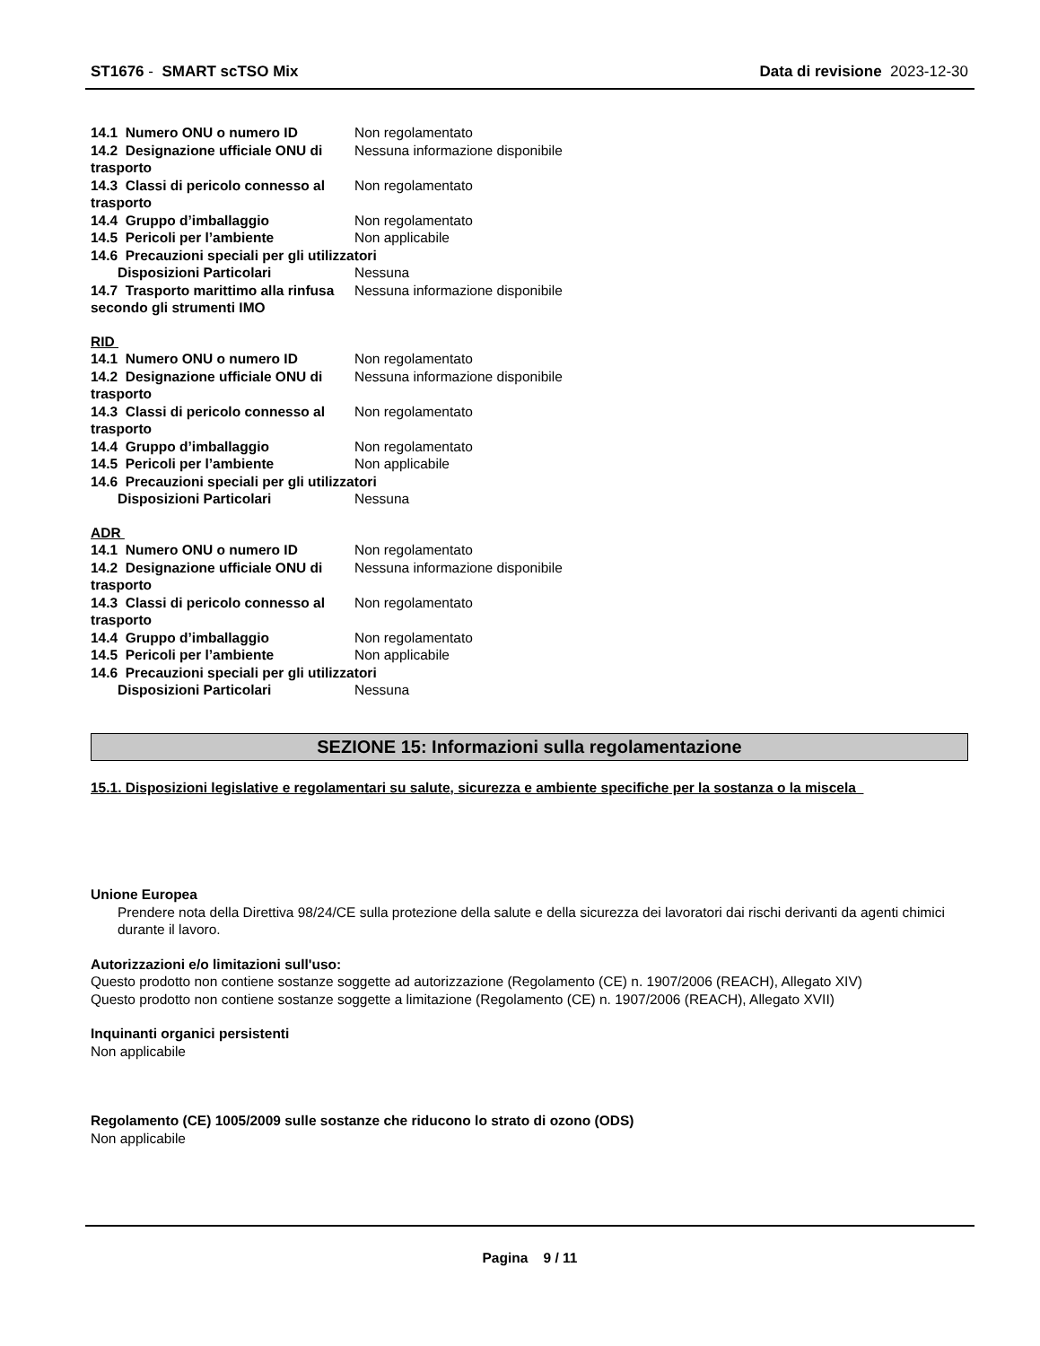ST1676 - SMART scTSO Mix Data di revisione 2023-12-30
14.1 Numero ONU o numero ID Non regolamentato
14.2 Designazione ufficiale ONU di trasporto
Nessuna informazione disponibile
14.3 Classi di pericolo connesso al trasporto
Non regolamentato
14.4 Gruppo d’imballaggio Non regolamentato
14.5 Pericoli per l’ambiente Non applicabile
14.6 Precauzioni speciali per gli utilizzatori
Disposizioni Particolari Nessuna
14.7 Trasporto marittimo alla rinfusa secondo gli strumenti IMO
Nessuna informazione disponibile
RID
14.1 Numero ONU o numero ID Non regolamentato
14.2 Designazione ufficiale ONU di trasporto
Nessuna informazione disponibile
14.3 Classi di pericolo connesso al trasporto
Non regolamentato
14.4 Gruppo d’imballaggio Non regolamentato
14.5 Pericoli per l’ambiente Non applicabile
14.6 Precauzioni speciali per gli utilizzatori
Disposizioni Particolari Nessuna
ADR
14.1 Numero ONU o numero ID Non regolamentato
14.2 Designazione ufficiale ONU di trasporto
Nessuna informazione disponibile
14.3 Classi di pericolo connesso al trasporto
Non regolamentato
14.4 Gruppo d’imballaggio Non regolamentato
14.5 Pericoli per l’ambiente Non applicabile
14.6 Precauzioni speciali per gli utilizzatori
Disposizioni Particolari Nessuna
SEZIONE 15: Informazioni sulla regolamentazione
15.1. Disposizioni legislative e regolamentari su salute, sicurezza e ambiente specifiche per la sostanza o la miscela
Unione Europea
Prendere nota della Direttiva 98/24/CE sulla protezione della salute e della sicurezza dei lavoratori dai rischi derivanti da agenti chimici durante il lavoro.
Autorizzazioni e/o limitazioni sull'uso:
Questo prodotto non contiene sostanze soggette ad autorizzazione (Regolamento (CE) n. 1907/2006 (REACH), Allegato XIV)
Questo prodotto non contiene sostanze soggette a limitazione (Regolamento (CE) n. 1907/2006 (REACH), Allegato XVII)
Inquinanti organici persistenti
Non applicabile
Regolamento (CE) 1005/2009 sulle sostanze che riducono lo strato di ozono (ODS)
Non applicabile
Pagina 9 / 11